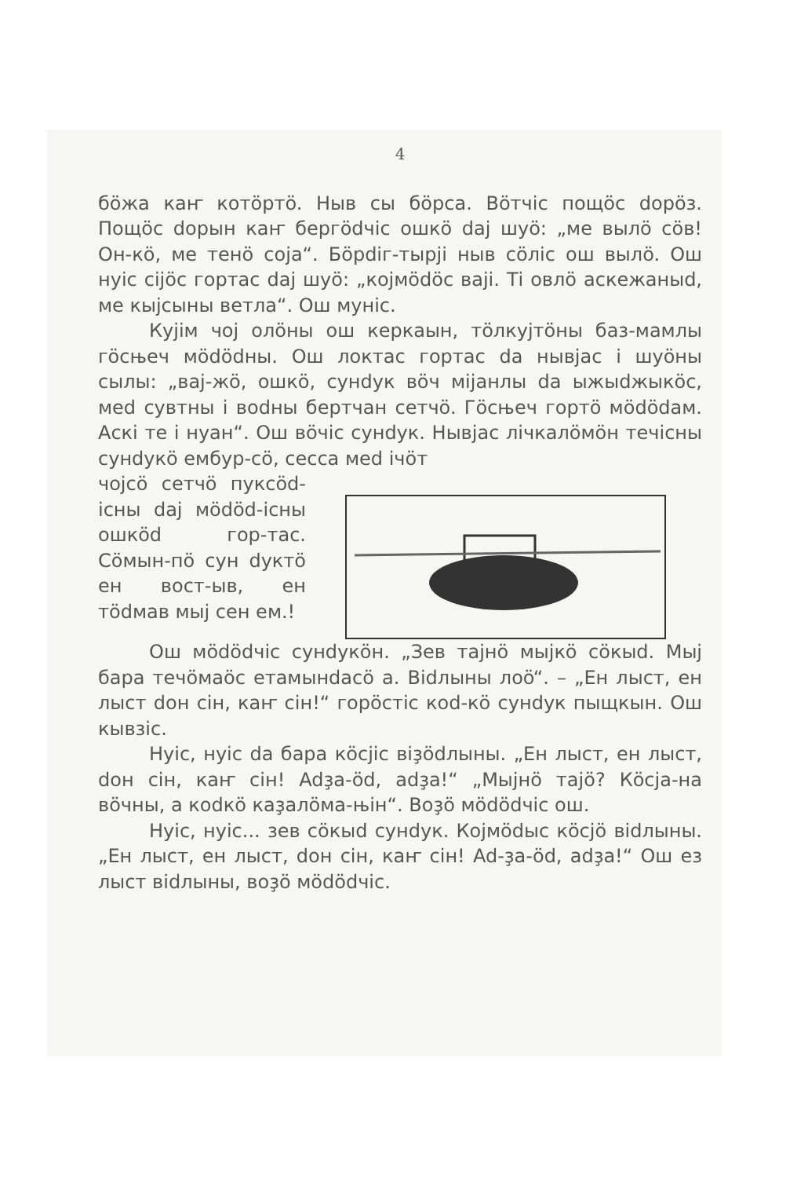4
бöжа каҥ котöртö. Ныв сы бöрса. Вöтчіс пощöс dорöз. Пощöс dорын каҥ бергödчіс ошкö daj шуö: „ме вылö сöв! Он-кö, ме тенö соја“. Бöрdіг-тырji ныв сöліс ош вылö. Ош нуіс сіjöс гортас daj шуö: „кojмödöс вajі. Ті овлö аскежаныd, ме кыјсыны ветла“. Ош муніс.
Куjім чоj олöны ош керкаын, тöлкуjтöны баз-мамлы гöсњеч мödödны. Ош локтас гортас da нывjас і шуöны сылы: „вaj-жö, ошкö, сунdук вöч міјанлы da ыжыdжыкöс, меd сувтны і воdны бертчан сетчö. Гöсњеч гортö мödödам. Аскі те і нуан“. Ош вöчіс сунdук. Нывjас лічкалöмöн течісны сунdукö ембур-сö, сесса меd ічöт
чојсö сетчö пуксöd-існы daj мödöd-існы ошкöd гор-тас. Сöмын-пö сун dуктö ен вост-ыв, ен тödмав мыj сен ем.!
Ош мödödчіс сунdукöн. „Зев тајнö мыjкö сöкыd. Мыj бара течöмаöс етамынdасö а. Віdлыны лоö“. – „Ен лыст, ен лыст dон сін, каҥ сін!“ горöстіс коd-кö сунdук пыщкын. Ош кывзіс.
Нуіс, нуіс da бара кöсjіс віҙödлыны. „Ен лыст, ен лыст, dон сін, каҥ сін! Adҙа-öd, adҙа!“ „Мыjнö тајö? Кöсjа-на вöчны, а коdкö каҙалöма-њін“. Воҙö мödödчіс ош.
Нуіс, нуіс... зев сöкыd сунdук. Кojмödыс кöсjö віdлыны. „Ен лыст, ен лыст, dон сін, каҥ сін! Ad-ҙа-öd, adҙа!“ Ош ез лыст віdлыны, воҙö мödödчіс.